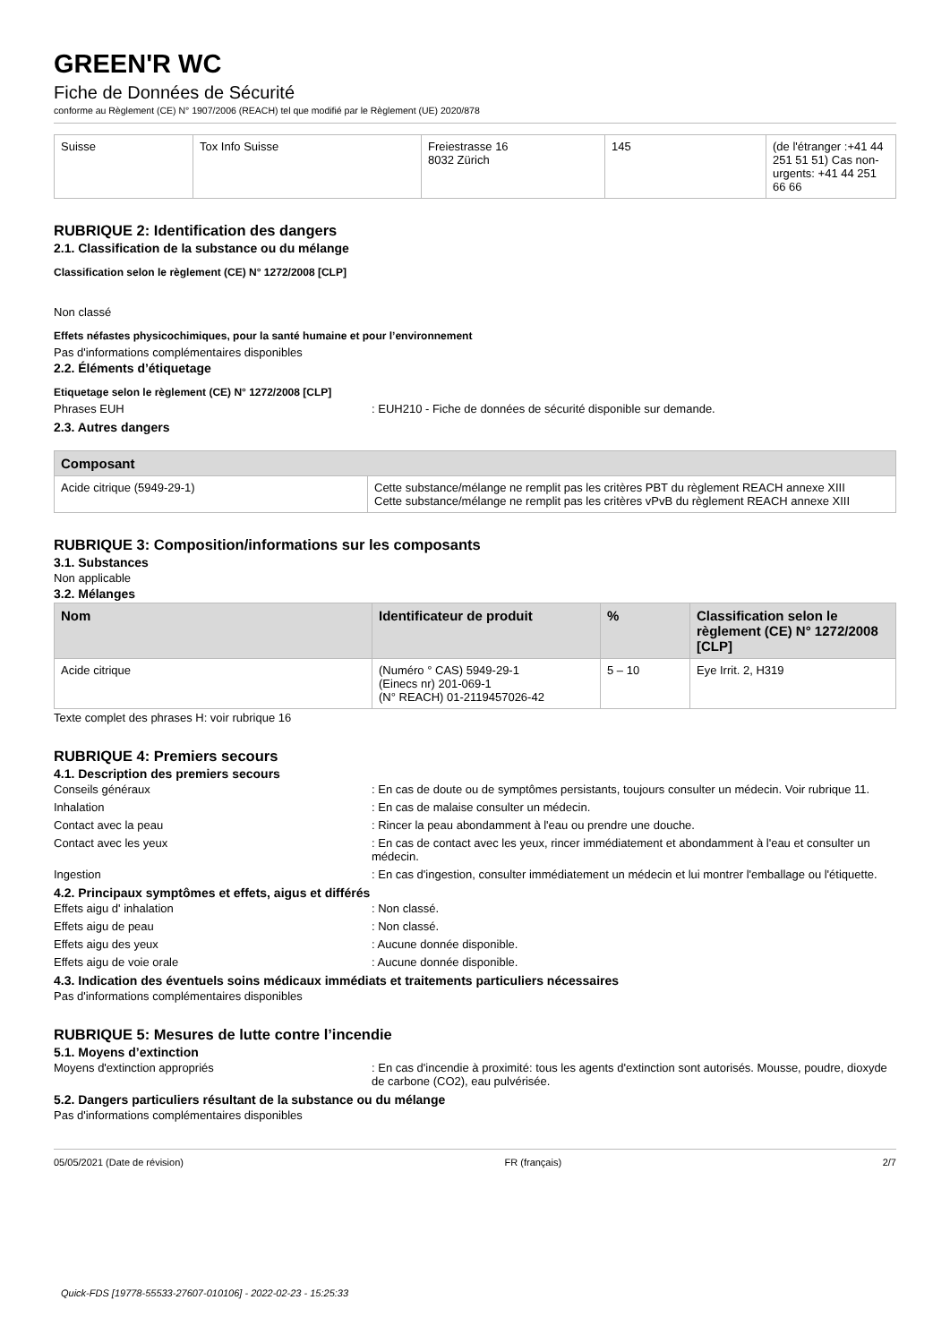GREEN'R WC
Fiche de Données de Sécurité
conforme au Règlement (CE) N° 1907/2006 (REACH) tel que modifié par le Règlement (UE) 2020/878
| Suisse | Tox Info Suisse | Freiestrasse 16 8032 Zürich | 145 | (de l'étranger :+41 44 251 51 51) Cas non-urgents: +41 44 251 66 66 |
RUBRIQUE 2: Identification des dangers
2.1. Classification de la substance ou du mélange
Classification selon le règlement (CE) N° 1272/2008 [CLP]
Non classé
Effets néfastes physicochimiques, pour la santé humaine et pour l’environnement
Pas d'informations complémentaires disponibles
2.2. Éléments d’étiquetage
Etiquetage selon le règlement (CE) N° 1272/2008 [CLP]
Phrases EUH: EUH210 - Fiche de données de sécurité disponible sur demande.
2.3. Autres dangers
| Composant | |
| --- | --- |
| Acide citrique (5949-29-1) | Cette substance/mélange ne remplit pas les critères PBT du règlement REACH annexe XIII Cette substance/mélange ne remplit pas les critères vPvB du règlement REACH annexe XIII |
RUBRIQUE 3: Composition/informations sur les composants
3.1. Substances
Non applicable
3.2. Mélanges
| Nom | Identificateur de produit | % | Classification selon le règlement (CE) N° 1272/2008 [CLP] |
| --- | --- | --- | --- |
| Acide citrique | (Numéro ° CAS) 5949-29-1 (Einecs nr) 201-069-1 (N° REACH) 01-2119457026-42 | 5 – 10 | Eye Irrit. 2, H319 |
Texte complet des phrases H: voir rubrique 16
RUBRIQUE 4: Premiers secours
4.1. Description des premiers secours
Conseils généraux: En cas de doute ou de symptômes persistants, toujours consulter un médecin. Voir rubrique 11.
Inhalation: En cas de malaise consulter un médecin.
Contact avec la peau: Rincer la peau abondamment à l'eau ou prendre une douche.
Contact avec les yeux: En cas de contact avec les yeux, rincer immédiatement et abondamment à l'eau et consulter un médecin.
Ingestion: En cas d'ingestion, consulter immédiatement un médecin et lui montrer l'emballage ou l'étiquette.
4.2. Principaux symptômes et effets, aigus et différés
Effets aigu d' inhalation: Non classé.
Effets aigu de peau: Non classé.
Effets aigu des yeux: Aucune donnée disponible.
Effets aigu de voie orale: Aucune donnée disponible.
4.3. Indication des éventuels soins médicaux immédiats et traitements particuliers nécessaires
Pas d'informations complémentaires disponibles
RUBRIQUE 5: Mesures de lutte contre l’incendie
5.1. Moyens d’extinction
Moyens d'extinction appropriés: En cas d'incendie à proximité: tous les agents d'extinction sont autorisés. Mousse, poudre, dioxyde de carbone (CO2), eau pulvérisée.
5.2. Dangers particuliers résultant de la substance ou du mélange
Pas d'informations complémentaires disponibles
05/05/2021 (Date de révision) FR (français) 2/7
Quick-FDS [19778-55533-27607-010106] - 2022-02-23 - 15:25:33